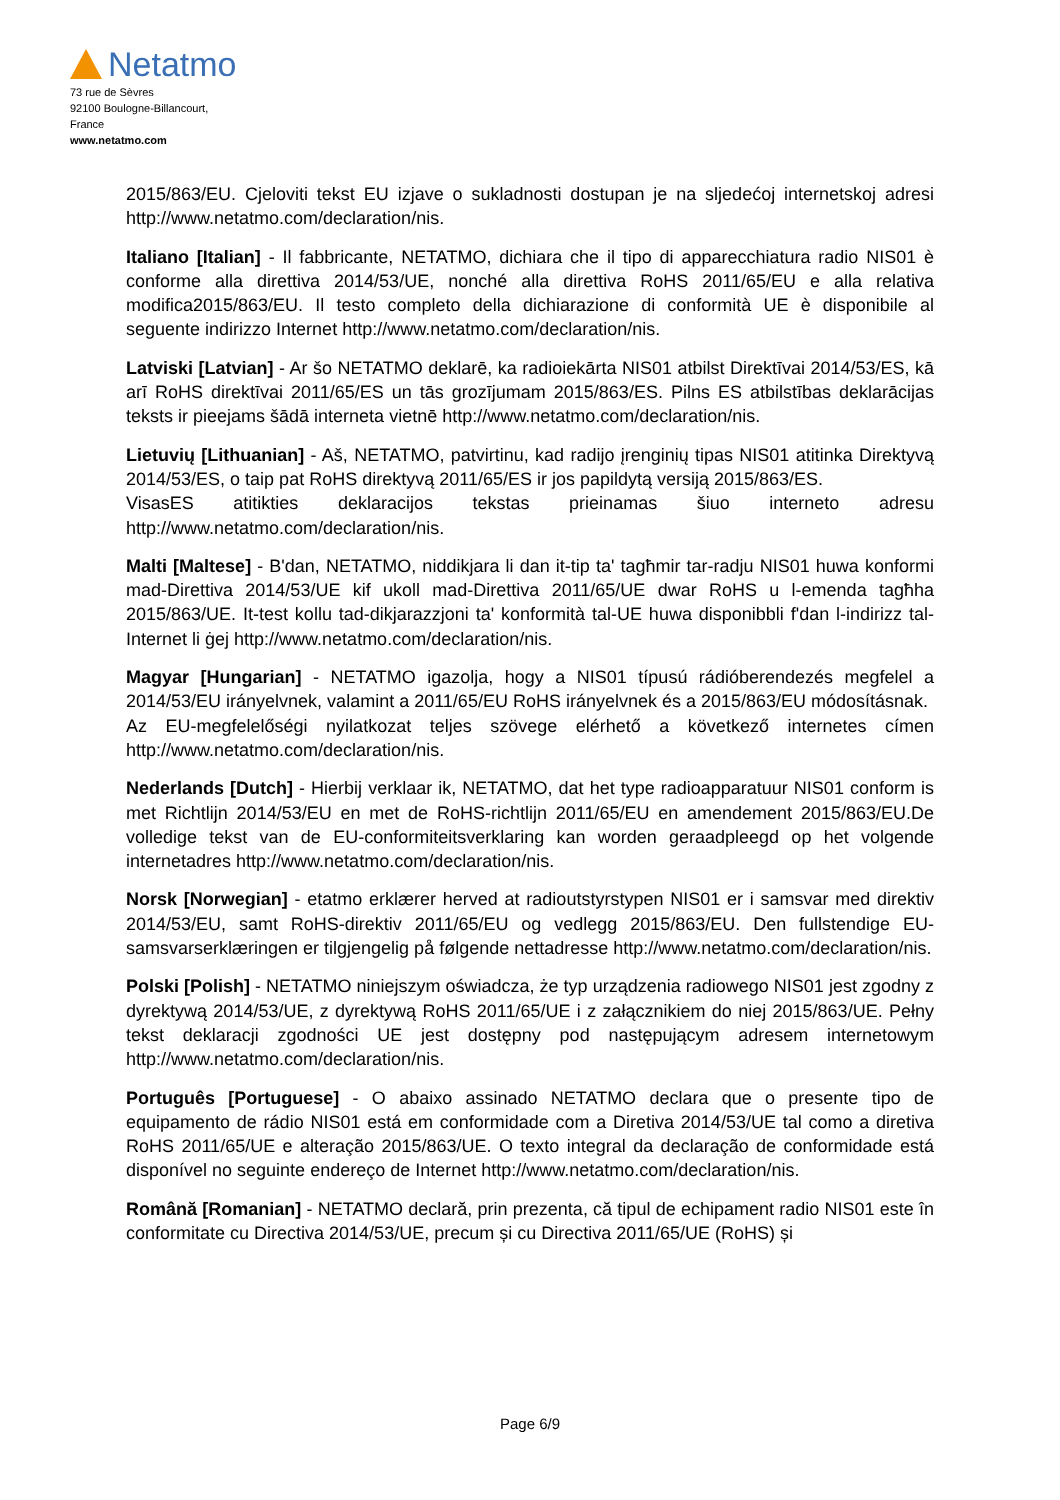Netatmo
73 rue de Sèvres
92100 Boulogne-Billancourt,
France
www.netatmo.com
2015/863/EU. Cjeloviti tekst EU izjave o sukladnosti dostupan je na sljedećoj internetskoj adresi http://www.netatmo.com/declaration/nis.
Italiano [Italian] - Il fabbricante, NETATMO, dichiara che il tipo di apparecchiatura radio NIS01 è conforme alla direttiva 2014/53/UE, nonché alla direttiva RoHS 2011/65/EU e alla relativa modifica2015/863/EU. Il testo completo della dichiarazione di conformità UE è disponibile al seguente indirizzo Internet http://www.netatmo.com/declaration/nis.
Latviski [Latvian] - Ar šo NETATMO deklarē, ka radioiekārta NIS01 atbilst Direktīvai 2014/53/ES, kā arī RoHS direktīvai 2011/65/ES un tās grozījumam 2015/863/ES. Pilns ES atbilstības deklarācijas teksts ir pieejams šādā interneta vietnē http://www.netatmo.com/declaration/nis.
Lietuvių [Lithuanian] - Aš, NETATMO, patvirtinu, kad radijo įrenginių tipas NIS01 atitinka Direktyvą 2014/53/ES, o taip pat RoHS direktyvą 2011/65/ES ir jos papildytą versiją 2015/863/ES.
VisasES atitikties deklaracijos tekstas prieinamas šiuo interneto adresu http://www.netatmo.com/declaration/nis.
Malti [Maltese] - B'dan, NETATMO, niddikjara li dan it-tip ta' tagħmir tar-radju NIS01 huwa konformi mad-Direttiva 2014/53/UE kif ukoll mad-Direttiva 2011/65/UE dwar RoHS u l-emenda tagħha 2015/863/UE. It-test kollu tad-dikjarazzjoni ta' konformità tal-UE huwa disponibbli f'dan l-indirizz tal-Internet li ġej http://www.netatmo.com/declaration/nis.
Magyar [Hungarian] - NETATMO igazolja, hogy a NIS01 típusú rádióberendezés megfelel a 2014/53/EU irányelvnek, valamint a 2011/65/EU RoHS irányelvnek és a 2015/863/EU módosításnak.
Az EU-megfelelőségi nyilatkozat teljes szövege elérhető a következő internetes címen http://www.netatmo.com/declaration/nis.
Nederlands [Dutch] - Hierbij verklaar ik, NETATMO, dat het type radioapparatuur NIS01 conform is met Richtlijn 2014/53/EU en met de RoHS-richtlijn 2011/65/EU en amendement 2015/863/EU.De volledige tekst van de EU-conformiteitsverklaring kan worden geraadpleegd op het volgende internetadres http://www.netatmo.com/declaration/nis.
Norsk [Norwegian] - etatmo erklærer herved at radioutstyrstypen NIS01 er i samsvar med direktiv 2014/53/EU, samt RoHS-direktiv 2011/65/EU og vedlegg 2015/863/EU. Den fullstendige EU-samsvarserklæringen er tilgjengelig på følgende nettadresse http://www.netatmo.com/declaration/nis.
Polski [Polish] - NETATMO niniejszym oświadcza, że typ urządzenia radiowego NIS01 jest zgodny z dyrektywą 2014/53/UE, z dyrektywą RoHS 2011/65/UE i z załącznikiem do niej 2015/863/UE. Pełny tekst deklaracji zgodności UE jest dostępny pod następującym adresem internetowym http://www.netatmo.com/declaration/nis.
Português [Portuguese] - O abaixo assinado NETATMO declara que o presente tipo de equipamento de rádio NIS01 está em conformidade com a Diretiva 2014/53/UE tal como a diretiva RoHS 2011/65/UE e alteração 2015/863/UE. O texto integral da declaração de conformidade está disponível no seguinte endereço de Internet http://www.netatmo.com/declaration/nis.
Română [Romanian] - NETATMO declară, prin prezenta, că tipul de echipament radio NIS01 este în conformitate cu Directiva 2014/53/UE, precum și cu Directiva 2011/65/UE (RoHS) și
Page 6/9